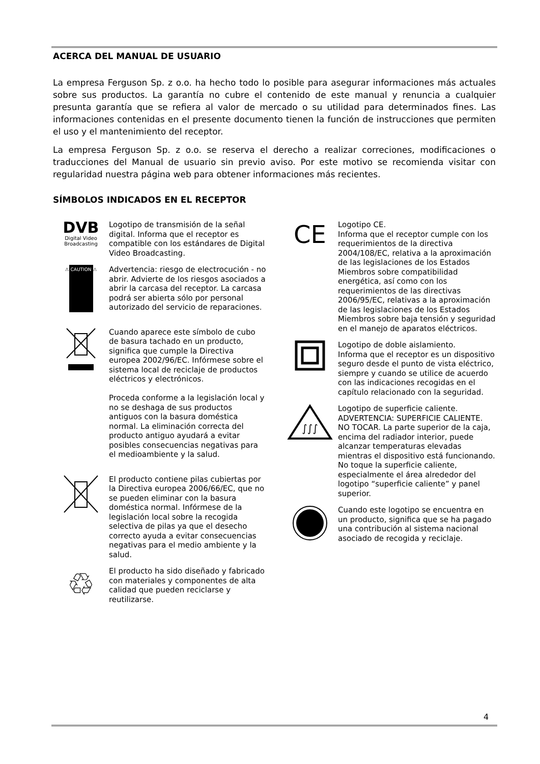ACERCA DEL MANUAL DE USUARIO
La empresa Ferguson Sp. z o.o. ha hecho todo lo posible para asegurar informaciones más actuales sobre sus productos. La garantía no cubre el contenido de este manual y renuncia a cualquier presunta garantía que se refiera al valor de mercado o su utilidad para determinados fines. Las informaciones contenidas en el presente documento tienen la función de instrucciones que permiten el uso y el mantenimiento del receptor.
La empresa Ferguson Sp. z o.o. se reserva el derecho a realizar correciones, modificaciones o traducciones del Manual de usuario sin previo aviso. Por este motivo se recomienda visitar con regularidad nuestra página web para obtener informaciones más recientes.
SÍMBOLOS INDICADOS EN EL RECEPTOR
DVB
Digital Video
Broadcasting
Logotipo de transmisión de la señal digital. Informa que el receptor es compatible con los estándares de Digital Video Broadcasting.
⚠ CAUTION ⚠
Advertencia: riesgo de electrocución - no abrir. Advierte de los riesgos asociados a abrir la carcasa del receptor. La carcasa podrá ser abierta sólo por personal autorizado del servicio de reparaciones.
Cuando aparece este símbolo de cubo de basura tachado en un producto, significa que cumple la Directiva europea 2002/96/EC. Infórmese sobre el sistema local de reciclaje de productos eléctricos y electrónicos.
Proceda conforme a la legislación local y no se deshaga de sus productos antiguos con la basura doméstica normal. La eliminación correcta del producto antiguo ayudará a evitar posibles consecuencias negativas para el medioambiente y la salud.
El producto contiene pilas cubiertas por la Directiva europea 2006/66/EC, que no se pueden eliminar con la basura doméstica normal. Infórmese de la legislación local sobre la recogida selectiva de pilas ya que el desecho correcto ayuda a evitar consecuencias negativas para el medio ambiente y la salud.
♲
El producto ha sido diseñado y fabricado con materiales y componentes de alta calidad que pueden reciclarse y reutilizarse.
CE
Logotipo CE.
Informa que el receptor cumple con los requerimientos de la directiva 2004/108/EC, relativa a la aproximación de las legislaciones de los Estados Miembros sobre compatibilidad energética, así como con los requerimientos de las directivas 2006/95/EC, relativas a la aproximación de las legislaciones de los Estados Miembros sobre baja tensión y seguridad en el manejo de aparatos eléctricos.
Logotipo de doble aislamiento.
Informa que el receptor es un dispositivo seguro desde el punto de vista eléctrico, siempre y cuando se utilice de acuerdo con las indicaciones recogidas en el capítulo relacionado con la seguridad.
∫∫∫
Logotipo de superficie caliente.
ADVERTENCIA: SUPERFICIE CALIENTE. NO TOCAR. La parte superior de la caja, encima del radiador interior, puede alcanzar temperaturas elevadas mientras el dispositivo está funcionando. No toque la superficie caliente, especialmente el área alrededor del logotipo “superficie caliente” y panel superior.
Cuando este logotipo se encuentra en un producto, significa que se ha pagado una contribución al sistema nacional asociado de recogida y reciclaje.
4